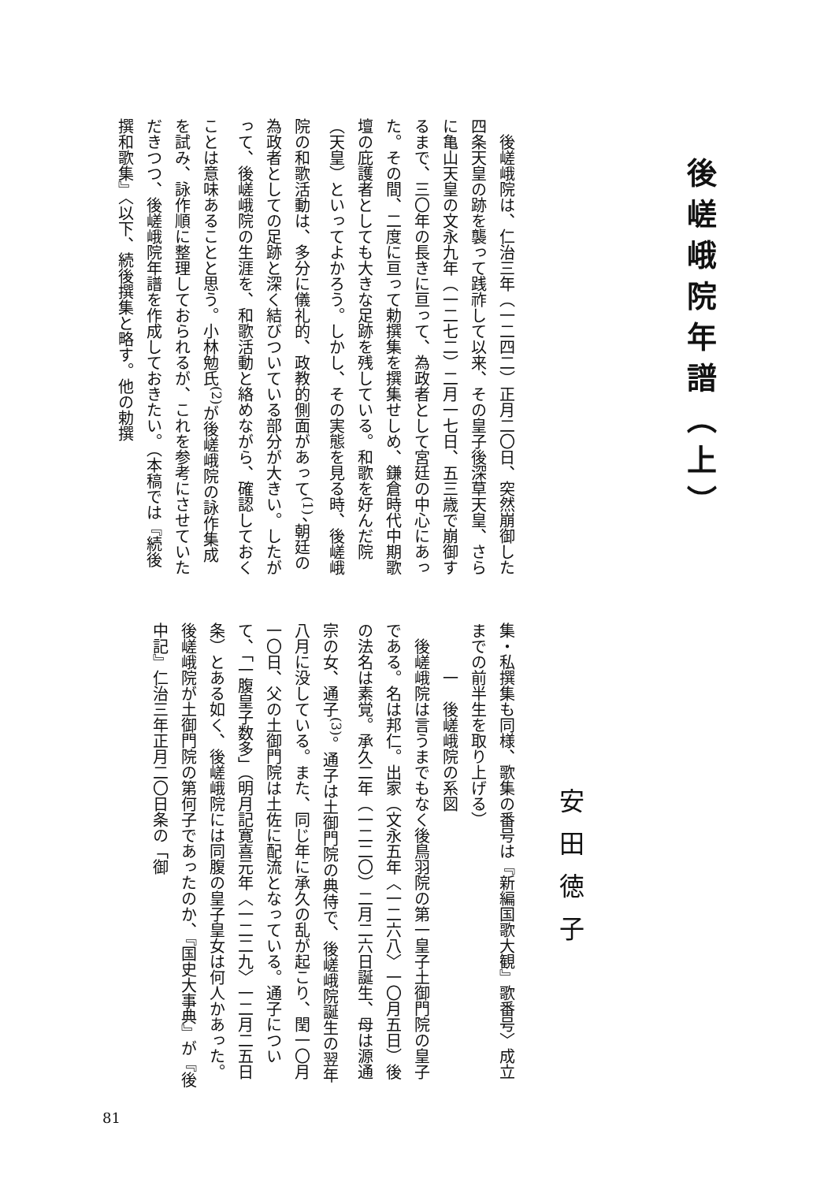後嵯峨院年譜（上）
　後嵯峨院は、仁治三年（一二四二）正月二〇日、突然崩御した四条天皇の跡を襲って践祚して以来、その皇子後深草天皇、さらに亀山天皇の文永九年（一二七二）二月一七日、五三歳で崩御するまで、三〇年の長きに亘って、為政者として宮廷の中心にあった。その間、二度に亘って勅撰集を撰集せしめ、鎌倉時代中期歌壇の庇護者としても大きな足跡を残している。和歌を好んだ院（天皇）といってよかろう。しかし、その実態を見る時、後嵯峨院の和歌活動は、多分に儀礼的、政教的側面があって<sup>(1)</sup>、朝廷の為政者としての足跡と深く結びついている部分が大きい。したがって、後嵯峨院の生涯を、和歌活動と絡めながら、確認しておくことは意味あることと思う。小林勉氏<sup>(2)</sup>が後嵯峨院の詠作集成を試み、詠作順に整理しておられるが、これを参考にさせていただきつつ、後嵯峨院年譜を作成しておきたい。（本稿では『続後撰和歌集』〈以下、続後撰集と略す。他の勅撰
安田徳子
集・私撰集も同様、歌集の番号は『新編国歌大観』歌番号〉成立までの前半生を取り上げる）
一　後嵯峨院の系図
　後嵯峨院は言うまでもなく後鳥羽院の第一皇子土御門院の皇子である。名は邦仁。出家（文永五年〈一二六八〉一〇月五日）後の法名は素覚。承久二年（一二二〇）二月二六日誕生、母は源通宗の女、通子<sup>(3)</sup>。通子は土御門院の典侍で、後嵯峨院誕生の翌年八月に没している。また、同じ年に承久の乱が起こり、閏一〇月一〇日、父の土御門院は土佐に配流となっている。通子について、「一腹皇子数多」（明月記寛喜元年〈一二二九〉一二月二五日条）とある如く、後嵯峨院には同腹の皇子皇女は何人かあった。後嵯峨院が土御門院の第何子であったのか、『国史大事典』が『後中記』仁治三年正月二〇日条の「御
81